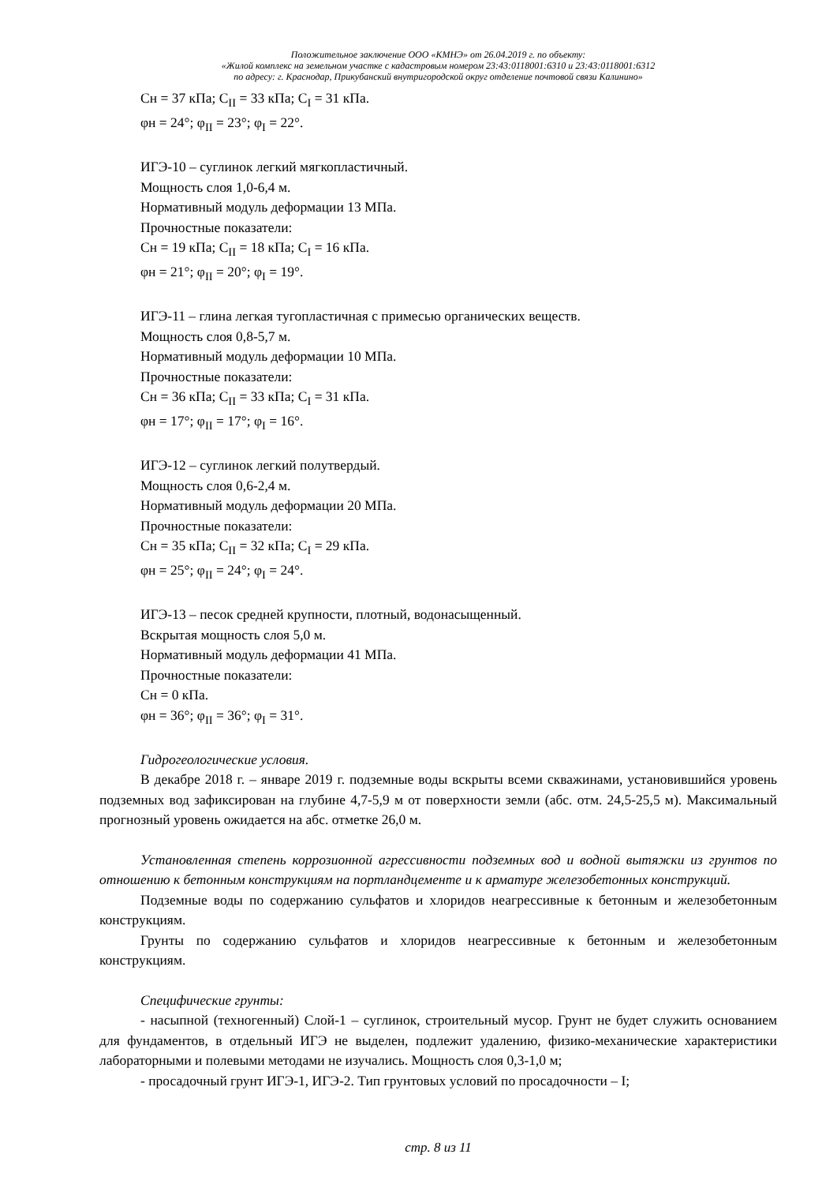Положительное заключение ООО «КМНЭ» от 26.04.2019 г. по объекту:
«Жилой комплекс на земельном участке с кадастровым номером 23:43:0118001:6310 и 23:43:0118001:6312
по адресу: г. Краснодар, Прикубанский внутригородской округ отделение почтовой связи Калинино»
Сн = 37 кПа; C<sub>II</sub> = 33 кПа; C<sub>I</sub> = 31 кПа.
φн = 24°; φ<sub>II</sub> = 23°; φ<sub>I</sub> = 22°.
ИГЭ-10 – суглинок легкий мягкопластичный.
Мощность слоя 1,0-6,4 м.
Нормативный модуль деформации 13 МПа.
Прочностные показатели:
Сн = 19 кПа; C<sub>II</sub> = 18 кПа; C<sub>I</sub> = 16 кПа.
φн = 21°; φ<sub>II</sub> = 20°; φ<sub>I</sub> = 19°.
ИГЭ-11 – глина легкая тугопластичная с примесью органических веществ.
Мощность слоя 0,8-5,7 м.
Нормативный модуль деформации 10 МПа.
Прочностные показатели:
Сн = 36 кПа; C<sub>II</sub> = 33 кПа; C<sub>I</sub> = 31 кПа.
φн = 17°; φ<sub>II</sub> = 17°; φ<sub>I</sub> = 16°.
ИГЭ-12 – суглинок легкий полутвердый.
Мощность слоя 0,6-2,4 м.
Нормативный модуль деформации 20 МПа.
Прочностные показатели:
Сн = 35 кПа; C<sub>II</sub> = 32 кПа; C<sub>I</sub> = 29 кПа.
φн = 25°; φ<sub>II</sub> = 24°; φ<sub>I</sub> = 24°.
ИГЭ-13 – песок средней крупности, плотный, водонасыщенный.
Вскрытая мощность слоя 5,0 м.
Нормативный модуль деформации 41 МПа.
Прочностные показатели:
Сн = 0 кПа.
φн = 36°; φ<sub>II</sub> = 36°; φ<sub>I</sub> = 31°.
Гидрогеологические условия.
В декабре 2018 г. – январе 2019 г. подземные воды вскрыты всеми скважинами, установившийся уровень подземных вод зафиксирован на глубине 4,7-5,9 м от поверхности земли (абс. отм. 24,5-25,5 м). Максимальный прогнозный уровень ожидается на абс. отметке 26,0 м.
Установленная степень коррозионной агрессивности подземных вод и водной вытяжки из грунтов по отношению к бетонным конструкциям на портландцементе и к арматуре железобетонных конструкций.
Подземные воды по содержанию сульфатов и хлоридов неагрессивные к бетонным и железобетонным конструкциям.
Грунты по содержанию сульфатов и хлоридов неагрессивные к бетонным и железобетонным конструкциям.
Специфические грунты:
- насыпной (техногенный) Слой-1 – суглинок, строительный мусор. Грунт не будет служить основанием для фундаментов, в отдельный ИГЭ не выделен, подлежит удалению, физико-механические характеристики лабораторными и полевыми методами не изучались. Мощность слоя 0,3-1,0 м;
- просадочный грунт ИГЭ-1, ИГЭ-2. Тип грунтовых условий по просадочности – I;
стр. 8 из 11